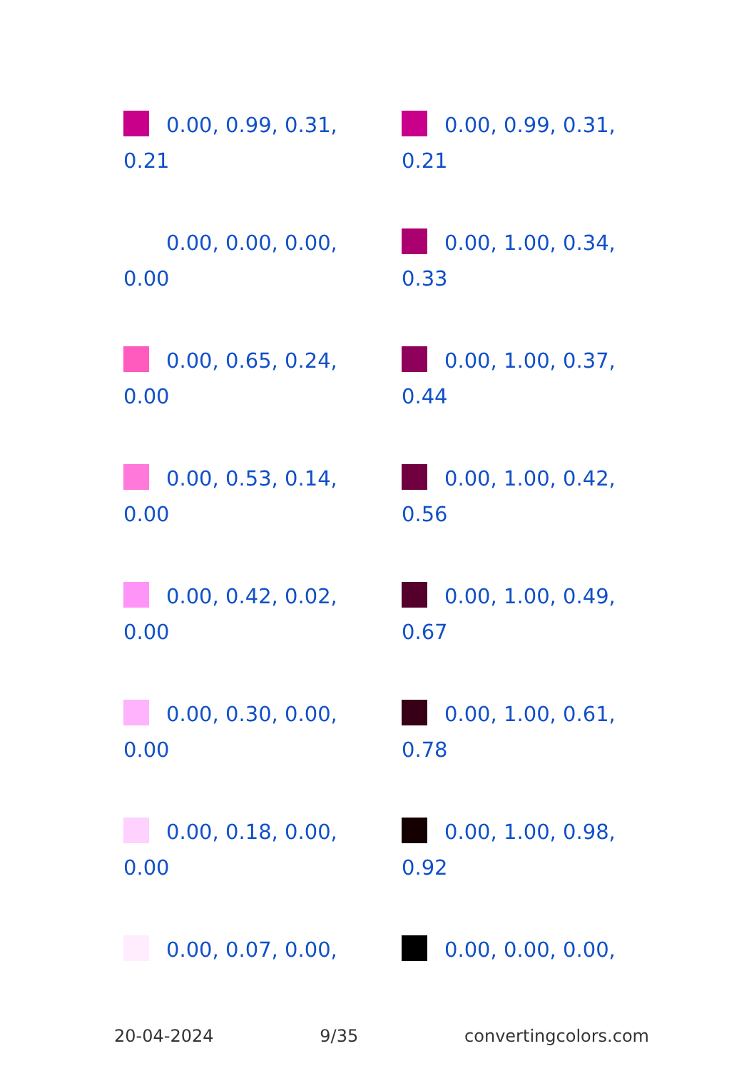0.00, 0.99, 0.31,
0.21
0.00, 0.99, 0.31,
0.21
0.00, 0.00, 0.00,
0.00
0.00, 1.00, 0.34,
0.33
0.00, 0.65, 0.24,
0.00
0.00, 1.00, 0.37,
0.44
0.00, 0.53, 0.14,
0.00
0.00, 1.00, 0.42,
0.56
0.00, 0.42, 0.02,
0.00
0.00, 1.00, 0.49,
0.67
0.00, 0.30, 0.00,
0.00
0.00, 1.00, 0.61,
0.78
0.00, 0.18, 0.00,
0.00
0.00, 1.00, 0.98,
0.92
0.00, 0.07, 0.00,
0.00, 0.00, 0.00,
20-04-2024 9/35 convertingcolors.com